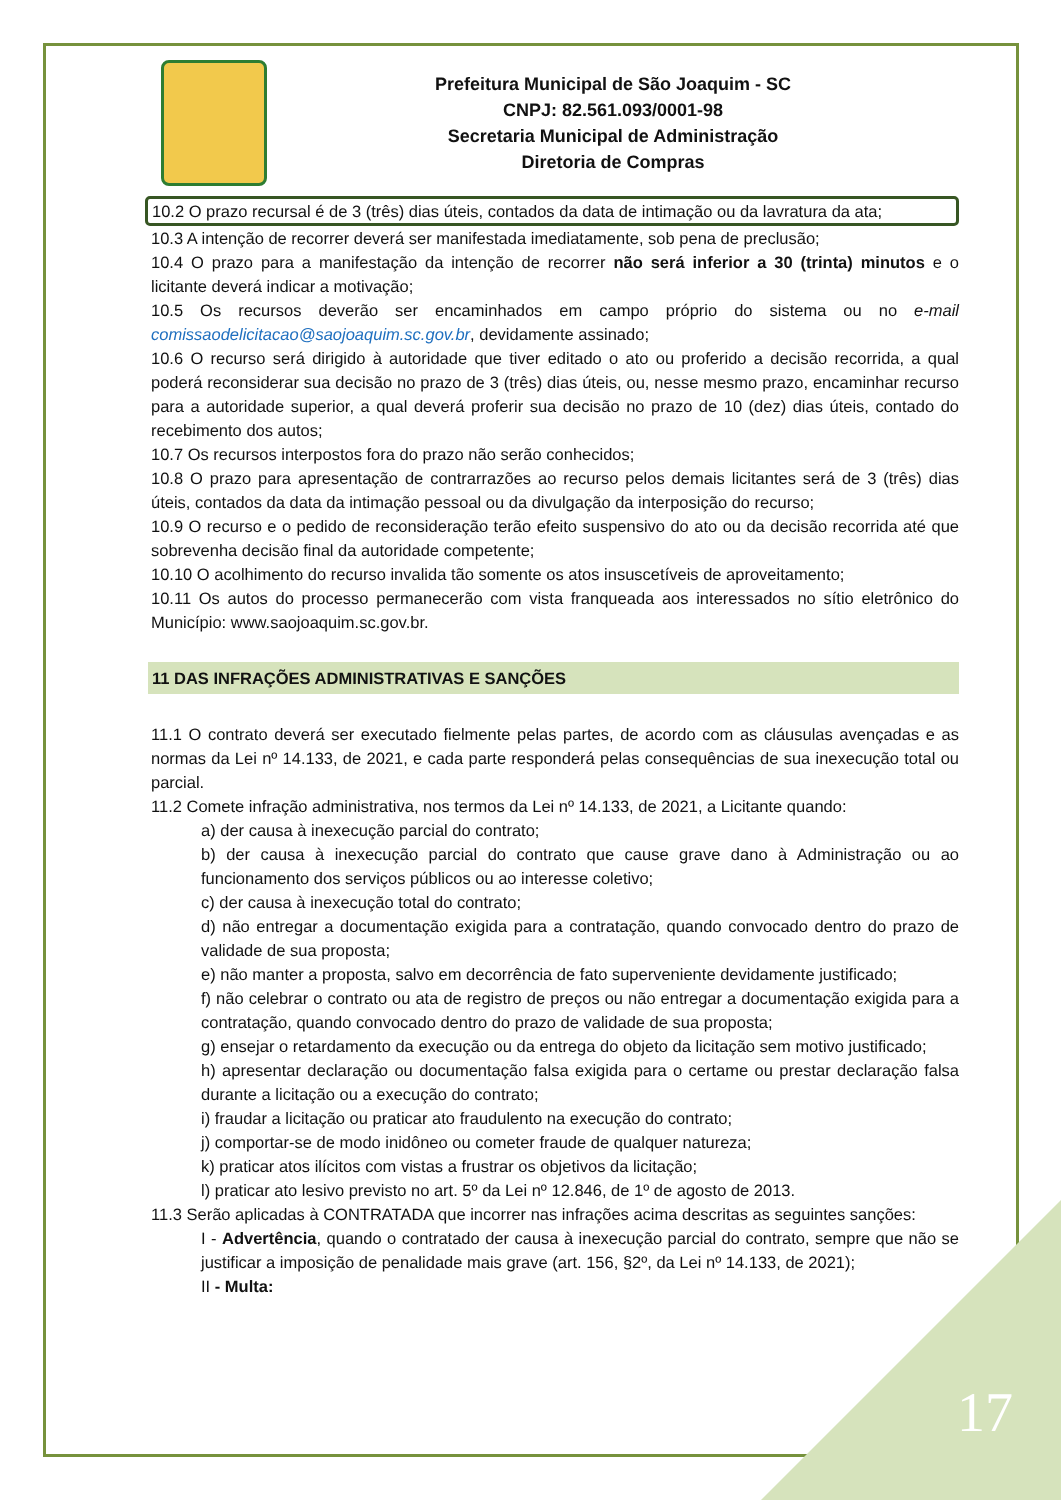Prefeitura Municipal de São Joaquim - SC
CNPJ: 82.561.093/0001-98
Secretaria Municipal de Administração
Diretoria de Compras
10.2 O prazo recursal é de 3 (três) dias úteis, contados da data de intimação ou da lavratura da ata;
10.3 A intenção de recorrer deverá ser manifestada imediatamente, sob pena de preclusão;
10.4 O prazo para a manifestação da intenção de recorrer não será inferior a 30 (trinta) minutos e o licitante deverá indicar a motivação;
10.5 Os recursos deverão ser encaminhados em campo próprio do sistema ou no e-mail comissaodelicitacao@saojoaquim.sc.gov.br, devidamente assinado;
10.6 O recurso será dirigido à autoridade que tiver editado o ato ou proferido a decisão recorrida, a qual poderá reconsiderar sua decisão no prazo de 3 (três) dias úteis, ou, nesse mesmo prazo, encaminhar recurso para a autoridade superior, a qual deverá proferir sua decisão no prazo de 10 (dez) dias úteis, contado do recebimento dos autos;
10.7 Os recursos interpostos fora do prazo não serão conhecidos;
10.8 O prazo para apresentação de contrarrazões ao recurso pelos demais licitantes será de 3 (três) dias úteis, contados da data da intimação pessoal ou da divulgação da interposição do recurso;
10.9 O recurso e o pedido de reconsideração terão efeito suspensivo do ato ou da decisão recorrida até que sobrevenha decisão final da autoridade competente;
10.10 O acolhimento do recurso invalida tão somente os atos insuscetíveis de aproveitamento;
10.11 Os autos do processo permanecerão com vista franqueada aos interessados no sítio eletrônico do Município: www.saojoaquim.sc.gov.br.
11 DAS INFRAÇÕES ADMINISTRATIVAS E SANÇÕES
11.1 O contrato deverá ser executado fielmente pelas partes, de acordo com as cláusulas avençadas e as normas da Lei nº 14.133, de 2021, e cada parte responderá pelas consequências de sua inexecução total ou parcial.
11.2 Comete infração administrativa, nos termos da Lei nº 14.133, de 2021, a Licitante quando:
a) der causa à inexecução parcial do contrato;
b) der causa à inexecução parcial do contrato que cause grave dano à Administração ou ao funcionamento dos serviços públicos ou ao interesse coletivo;
c) der causa à inexecução total do contrato;
d) não entregar a documentação exigida para a contratação, quando convocado dentro do prazo de validade de sua proposta;
e) não manter a proposta, salvo em decorrência de fato superveniente devidamente justificado;
f) não celebrar o contrato ou ata de registro de preços ou não entregar a documentação exigida para a contratação, quando convocado dentro do prazo de validade de sua proposta;
g) ensejar o retardamento da execução ou da entrega do objeto da licitação sem motivo justificado;
h) apresentar declaração ou documentação falsa exigida para o certame ou prestar declaração falsa durante a licitação ou a execução do contrato;
i) fraudar a licitação ou praticar ato fraudulento na execução do contrato;
j) comportar-se de modo inidôneo ou cometer fraude de qualquer natureza;
k) praticar atos ilícitos com vistas a frustrar os objetivos da licitação;
l) praticar ato lesivo previsto no art. 5º da Lei nº 12.846, de 1º de agosto de 2013.
11.3 Serão aplicadas à CONTRATADA que incorrer nas infrações acima descritas as seguintes sanções:
I - Advertência, quando o contratado der causa à inexecução parcial do contrato, sempre que não se justificar a imposição de penalidade mais grave (art. 156, §2º, da Lei nº 14.133, de 2021);
II - Multa:
17